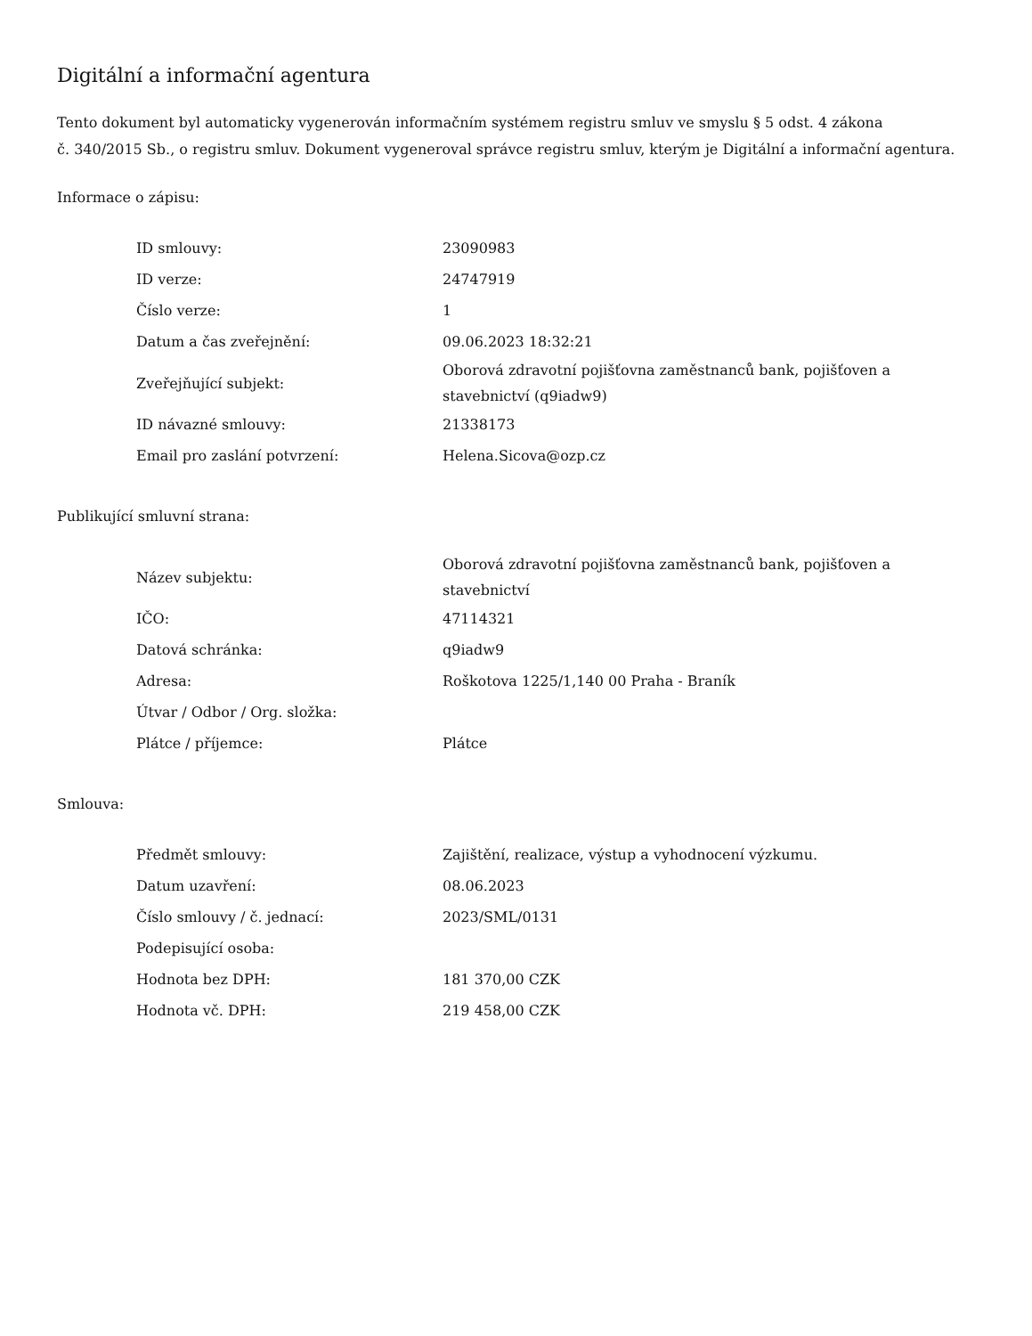Digitální a informační agentura
Tento dokument byl automaticky vygenerován informačním systémem registru smluv ve smyslu § 5 odst. 4 zákona
č. 340/2015 Sb., o registru smluv. Dokument vygeneroval správce registru smluv, kterým je Digitální a informační agentura.
Informace o zápisu:
| ID smlouvy: | 23090983 |
| ID verze: | 24747919 |
| Číslo verze: | 1 |
| Datum a čas zveřejnění: | 09.06.2023 18:32:21 |
| Zveřejňující subjekt: | Oborová zdravotní pojišťovna zaměstnanců bank, pojišťoven a stavebnictví (q9iadw9) |
| ID návazné smlouvy: | 21338173 |
| Email pro zaslání potvrzení: | Helena.Sicova@ozp.cz |
Publikující smluvní strana:
| Název subjektu: | Oborová zdravotní pojišťovna zaměstnanců bank, pojišťoven a stavebnictví |
| IČO: | 47114321 |
| Datová schránka: | q9iadw9 |
| Adresa: | Roškotova 1225/1,140 00 Praha - Braník |
| Útvar / Odbor / Org. složka: | |
| Plátce / příjemce: | Plátce |
Smlouva:
| Předmět smlouvy: | Zajištění, realizace, výstup a vyhodnocení výzkumu. |
| Datum uzavření: | 08.06.2023 |
| Číslo smlouvy / č. jednací: | 2023/SML/0131 |
| Podepisující osoba: | |
| Hodnota bez DPH: | 181 370,00 CZK |
| Hodnota vč. DPH: | 219 458,00 CZK |